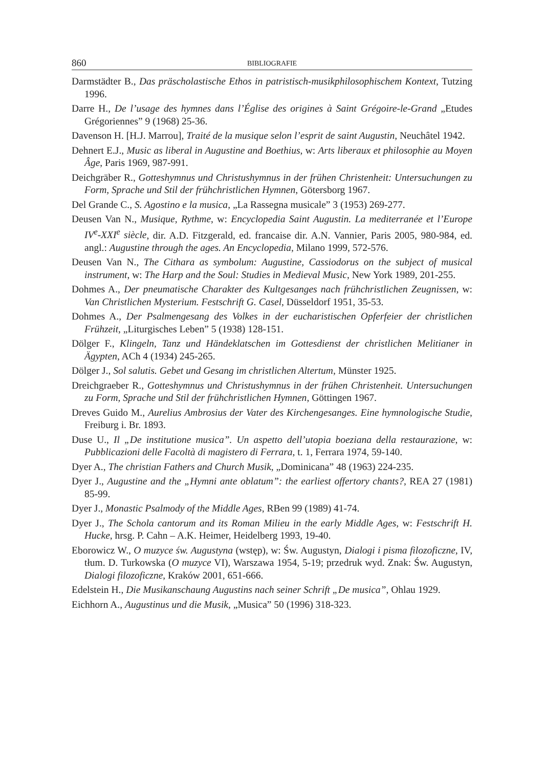860 BIBLIOGRAFIE
Darmstädter B., Das präscholastische Ethos in patristisch-musikphilosophischem Kontext, Tutzing 1996.
Darre H., De l’usage des hymnes dans l’Église des origines à Saint Grégoire-le-Grand „Etudes Grégoriennes” 9 (1968) 25-36.
Davenson H. [H.J. Marrou], Traité de la musique selon l’esprit de saint Augustin, Neuchâtel 1942.
Dehnert E.J., Music as liberal in Augustine and Boethius, w: Arts liberaux et philosophie au Moyen Âge, Paris 1969, 987-991.
Deichgräber R., Gotteshymnus und Christushymnus in der frühen Christenheit: Untersuchungen zu Form, Sprache und Stil der frühchristlichen Hymnen, Götersborg 1967.
Del Grande C., S. Agostino e la musica, „La Rassegna musicale” 3 (1953) 269-277.
Deusen Van N., Musique, Rythme, w: Encyclopedia Saint Augustin. La mediterranée et l’Europe IV<sup>e</sup>-XXI<sup>e</sup> siècle, dir. A.D. Fitzgerald, ed. francaise dir. A.N. Vannier, Paris 2005, 980-984, ed. angl.: Augustine through the ages. An Encyclopedia, Milano 1999, 572-576.
Deusen Van N., The Cithara as symbolum: Augustine, Cassiodorus on the subject of musical instrument, w: The Harp and the Soul: Studies in Medieval Music, New York 1989, 201-255.
Dohmes A., Der pneumatische Charakter des Kultgesanges nach frühchristlichen Zeugnissen, w: Van Christlichen Mysterium. Festschrift G. Casel, Düsseldorf 1951, 35-53.
Dohmes A., Der Psalmengesang des Volkes in der eucharistischen Opferfeier der christlichen Frühzeit, „Liturgisches Leben” 5 (1938) 128-151.
Dölger F., Klingeln, Tanz und Händeklatschen im Gottesdienst der christlichen Melitianer in Ägypten, ACh 4 (1934) 245-265.
Dölger J., Sol salutis. Gebet und Gesang im christlichen Altertum, Münster 1925.
Dreichgraeber R., Gotteshymnus und Christushymnus in der frühen Christenheit. Untersuchungen zu Form, Sprache und Stil der frühchristlichen Hymnen, Göttingen 1967.
Dreves Guido M., Aurelius Ambrosius der Vater des Kirchengesanges. Eine hymnologische Studie, Freiburg i. Br. 1893.
Duse U., Il „De institutione musica”. Un aspetto dell’utopia boeziana della restaurazione, w: Pubblicazioni delle Facoltà di magistero di Ferrara, t. 1, Ferrara 1974, 59-140.
Dyer A., The christian Fathers and Church Musik, „Dominicana” 48 (1963) 224-235.
Dyer J., Augustine and the „Hymni ante oblatum”: the earliest offertory chants?, REA 27 (1981) 85-99.
Dyer J., Monastic Psalmody of the Middle Ages, RBen 99 (1989) 41-74.
Dyer J., The Schola cantorum and its Roman Milieu in the early Middle Ages, w: Festschrift H. Hucke, hrsg. P. Cahn – A.K. Heimer, Heidelberg 1993, 19-40.
Eborowicz W., O muzyce św. Augustyna (wstęp), w: Św. Augustyn, Dialogi i pisma filozoficzne, IV, tłum. D. Turkowska (O muzyce VI), Warszawa 1954, 5-19; przedruk wyd. Znak: Św. Augustyn, Dialogi filozoficzne, Kraków 2001, 651-666.
Edelstein H., Die Musikanschaung Augustins nach seiner Schrift „De musica”, Ohlau 1929.
Eichhorn A., Augustinus und die Musik, „Musica” 50 (1996) 318-323.